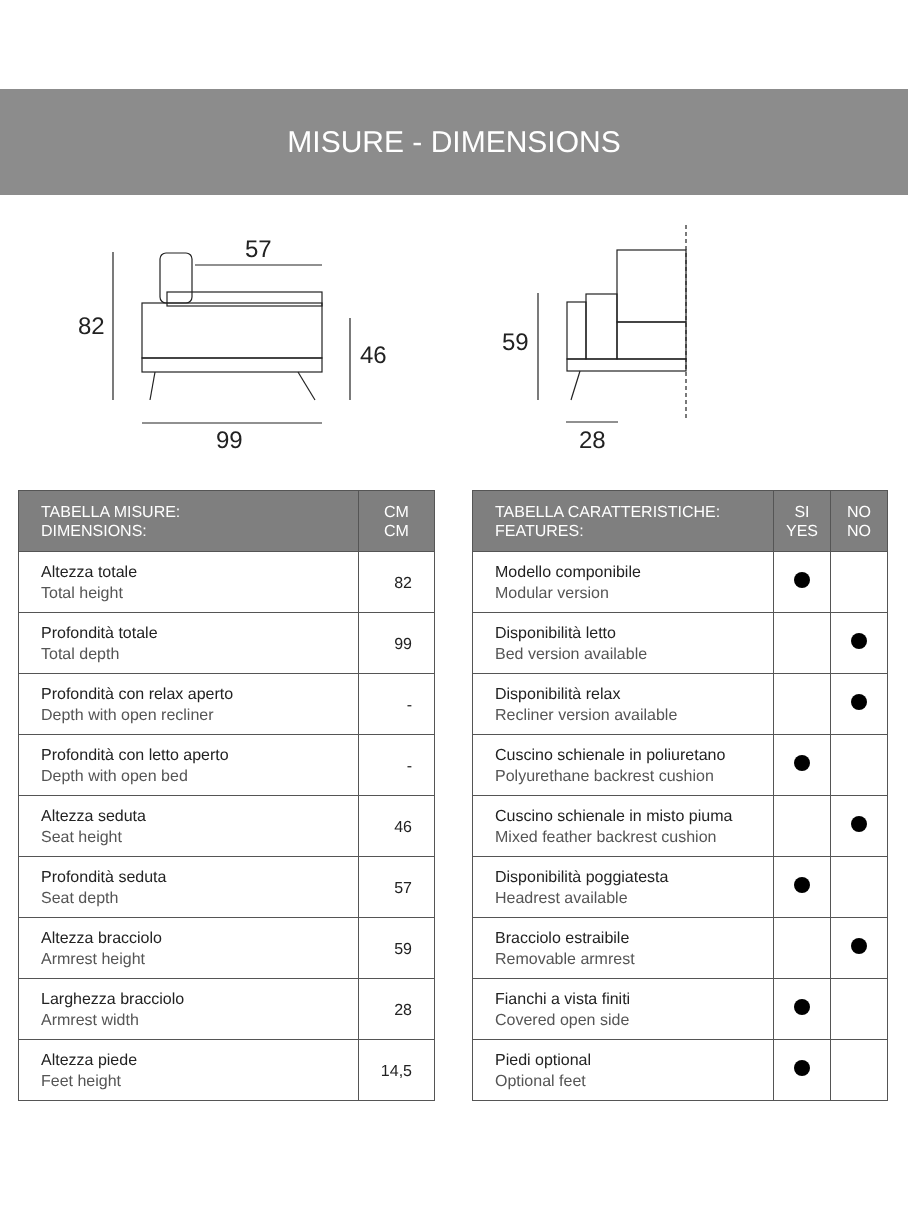MISURE - DIMENSIONS
57
82
46
99
59
28
| TABELLA MISURE: DIMENSIONS: | CM CM |
| --- | --- |
| Altezza totale Total height | 82 |
| Profondità totale Total depth | 99 |
| Profondità con relax aperto Depth with open recliner | - |
| Profondità con letto aperto Depth with open bed | - |
| Altezza seduta Seat height | 46 |
| Profondità seduta Seat depth | 57 |
| Altezza bracciolo Armrest height | 59 |
| Larghezza bracciolo Armrest width | 28 |
| Altezza piede Feet height | 14,5 |
| TABELLA CARATTERISTICHE: FEATURES: | SI YES | NO NO |
| --- | --- | --- |
| Modello componibile Modular version | | |
| Disponibilità letto Bed version available | | |
| Disponibilità relax Recliner version available | | |
| Cuscino schienale in poliuretano Polyurethane backrest cushion | | |
| Cuscino schienale in misto piuma Mixed feather backrest cushion | | |
| Disponibilità poggiatesta Headrest available | | |
| Bracciolo estraibile Removable armrest | | |
| Fianchi a vista finiti Covered open side | | |
| Piedi optional Optional feet | | |